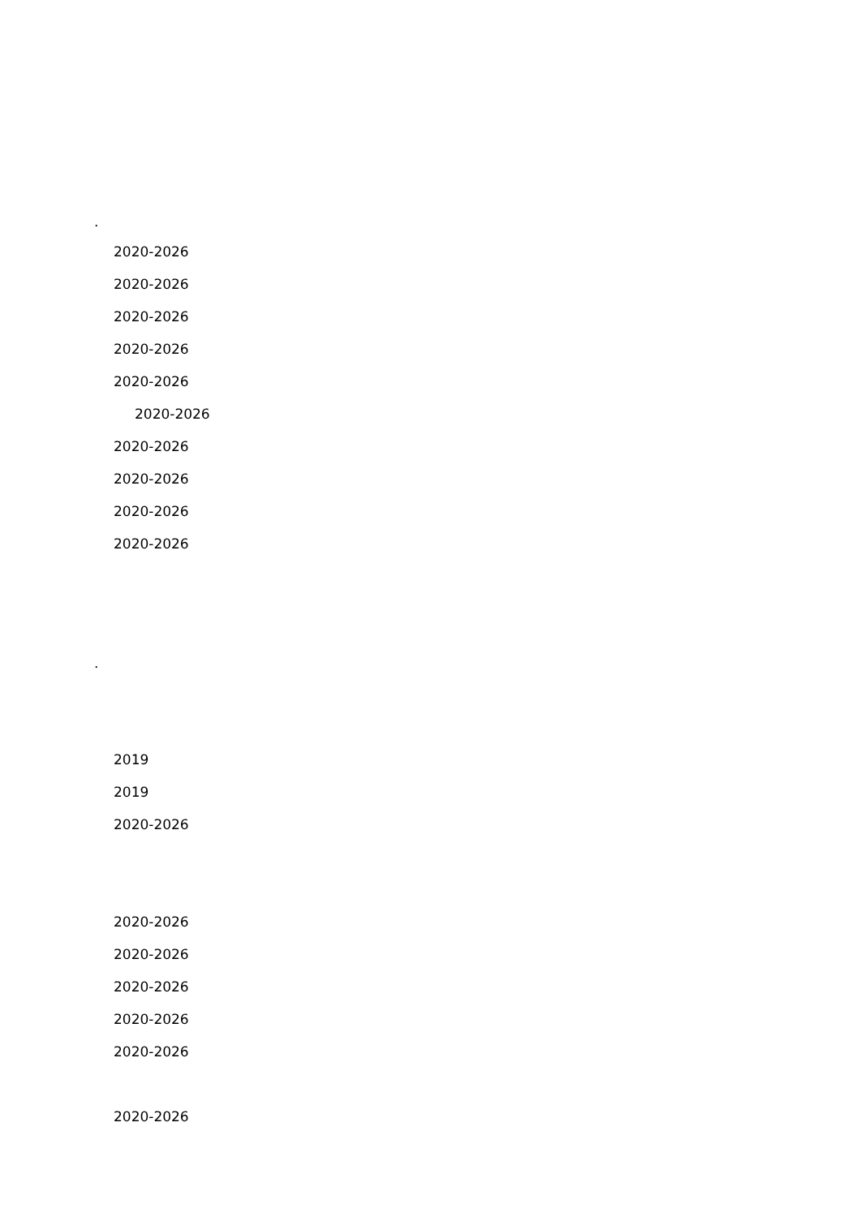·
2020-2026
2020-2026
2020-2026
2020-2026
2020-2026
2020-2026
2020-2026
2020-2026
2020-2026
2020-2026
·
2019
2019
2020-2026
2020-2026
2020-2026
2020-2026
2020-2026
2020-2026
2020-2026